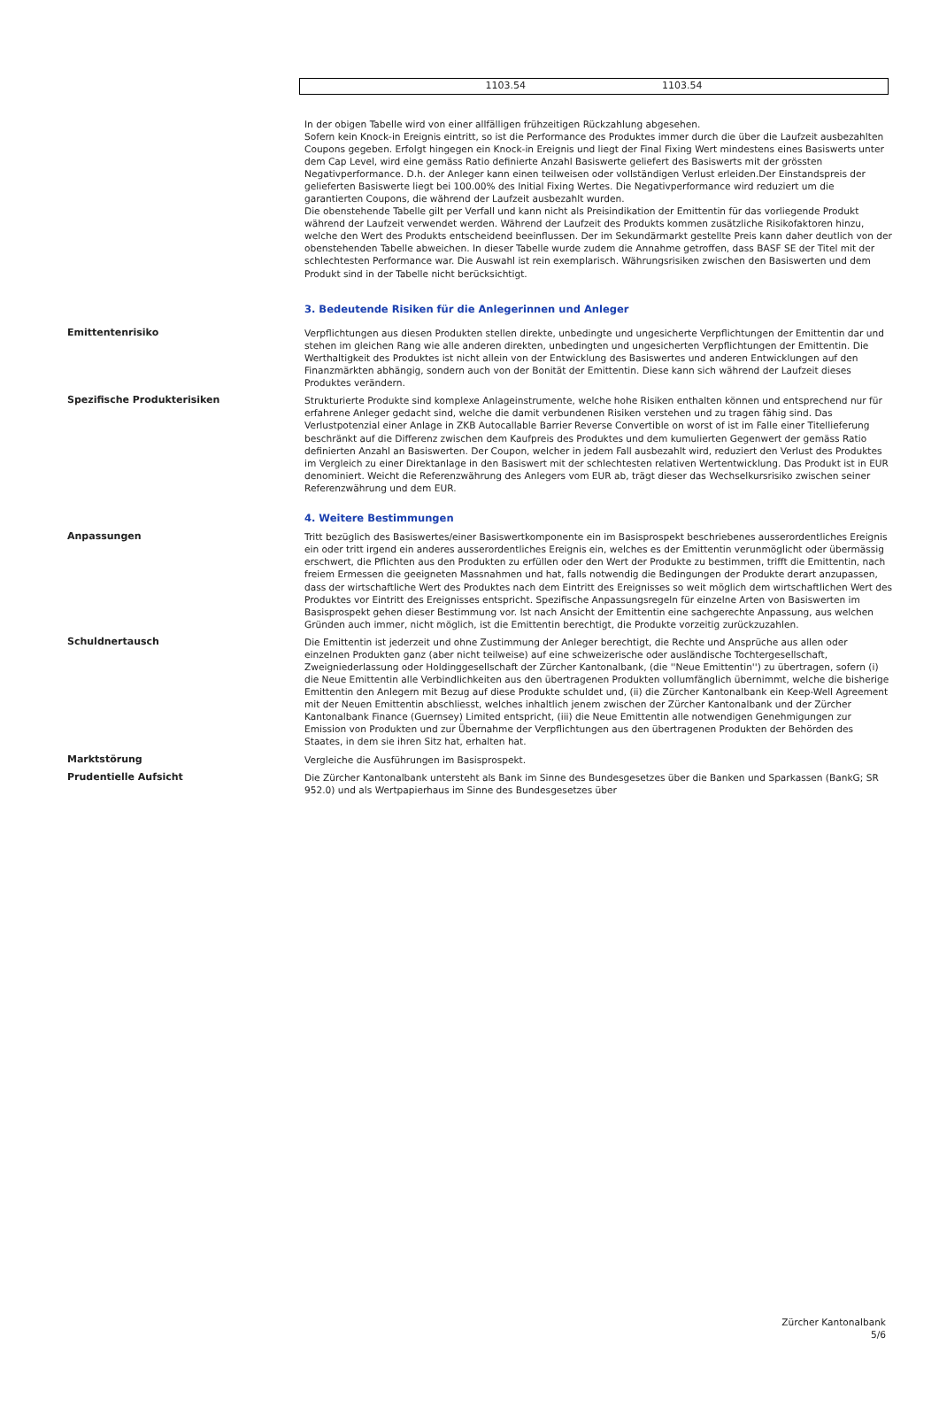| | 1103.54 | 1103.54 | |
In der obigen Tabelle wird von einer allfälligen frühzeitigen Rückzahlung abgesehen.
Sofern kein Knock-in Ereignis eintritt, so ist die Performance des Produktes immer durch die über die Laufzeit ausbezahlten Coupons gegeben. Erfolgt hingegen ein Knock-in Ereignis und liegt der Final Fixing Wert mindestens eines Basiswerts unter dem Cap Level, wird eine gemäss Ratio definierte Anzahl Basiswerte geliefert des Basiswerts mit der grössten Negativperformance. D.h. der Anleger kann einen teilweisen oder vollständigen Verlust erleiden.Der Einstandspreis der gelieferten Basiswerte liegt bei 100.00% des Initial Fixing Wertes. Die Negativperformance wird reduziert um die garantierten Coupons, die während der Laufzeit ausbezahlt wurden.
Die obenstehende Tabelle gilt per Verfall und kann nicht als Preisindikation der Emittentin für das vorliegende Produkt während der Laufzeit verwendet werden. Während der Laufzeit des Produkts kommen zusätzliche Risikofaktoren hinzu, welche den Wert des Produkts entscheidend beeinflussen. Der im Sekundärmarkt gestellte Preis kann daher deutlich von der obenstehenden Tabelle abweichen. In dieser Tabelle wurde zudem die Annahme getroffen, dass BASF SE der Titel mit der schlechtesten Performance war. Die Auswahl ist rein exemplarisch. Währungsrisiken zwischen den Basiswerten und dem Produkt sind in der Tabelle nicht berücksichtigt.
3. Bedeutende Risiken für die Anlegerinnen und Anleger
Emittentenrisiko Verpflichtungen aus diesen Produkten stellen direkte, unbedingte und ungesicherte Verpflichtungen der Emittentin dar und stehen im gleichen Rang wie alle anderen direkten, unbedingten und ungesicherten Verpflichtungen der Emittentin. Die Werthaltigkeit des Produktes ist nicht allein von der Entwicklung des Basiswertes und anderen Entwicklungen auf den Finanzmärkten abhängig, sondern auch von der Bonität der Emittentin. Diese kann sich während der Laufzeit dieses Produktes verändern.
Spezifische Produkterisiken Strukturierte Produkte sind komplexe Anlageinstrumente, welche hohe Risiken enthalten können und entsprechend nur für erfahrene Anleger gedacht sind, welche die damit verbundenen Risiken verstehen und zu tragen fähig sind. Das Verlustpotenzial einer Anlage in ZKB Autocallable Barrier Reverse Convertible on worst of ist im Falle einer Titellieferung beschränkt auf die Differenz zwischen dem Kaufpreis des Produktes und dem kumulierten Gegenwert der gemäss Ratio definierten Anzahl an Basiswerten. Der Coupon, welcher in jedem Fall ausbezahlt wird, reduziert den Verlust des Produktes im Vergleich zu einer Direktanlage in den Basiswert mit der schlechtesten relativen Wertentwicklung. Das Produkt ist in EUR denominiert. Weicht die Referenzwährung des Anlegers vom EUR ab, trägt dieser das Wechselkursrisiko zwischen seiner Referenzwährung und dem EUR.
4. Weitere Bestimmungen
Anpassungen Tritt bezüglich des Basiswertes/einer Basiswertkomponente ein im Basisprospekt beschriebenes ausserordentliches Ereignis ein oder tritt irgend ein anderes ausserordentliches Ereignis ein, welches es der Emittentin verunmöglicht oder übermässig erschwert, die Pflichten aus den Produkten zu erfüllen oder den Wert der Produkte zu bestimmen, trifft die Emittentin, nach freiem Ermessen die geeigneten Massnahmen und hat, falls notwendig die Bedingungen der Produkte derart anzupassen, dass der wirtschaftliche Wert des Produktes nach dem Eintritt des Ereignisses so weit möglich dem wirtschaftlichen Wert des Produktes vor Eintritt des Ereignisses entspricht. Spezifische Anpassungsregeln für einzelne Arten von Basiswerten im Basisprospekt gehen dieser Bestimmung vor. Ist nach Ansicht der Emittentin eine sachgerechte Anpassung, aus welchen Gründen auch immer, nicht möglich, ist die Emittentin berechtigt, die Produkte vorzeitig zurückzuzahlen.
Schuldnertausch Die Emittentin ist jederzeit und ohne Zustimmung der Anleger berechtigt, die Rechte und Ansprüche aus allen oder einzelnen Produkten ganz (aber nicht teilweise) auf eine schweizerische oder ausländische Tochtergesellschaft, Zweigniederlassung oder Holdinggesellschaft der Zürcher Kantonalbank, (die ''Neue Emittentin'') zu übertragen, sofern (i) die Neue Emittentin alle Verbindlichkeiten aus den übertragenen Produkten vollumfänglich übernimmt, welche die bisherige Emittentin den Anlegern mit Bezug auf diese Produkte schuldet und, (ii) die Zürcher Kantonalbank ein Keep-Well Agreement mit der Neuen Emittentin abschliesst, welches inhaltlich jenem zwischen der Zürcher Kantonalbank und der Zürcher Kantonalbank Finance (Guernsey) Limited entspricht, (iii) die Neue Emittentin alle notwendigen Genehmigungen zur Emission von Produkten und zur Übernahme der Verpflichtungen aus den übertragenen Produkten der Behörden des Staates, in dem sie ihren Sitz hat, erhalten hat.
Marktstörung Vergleiche die Ausführungen im Basisprospekt.
Prudentielle Aufsicht Die Zürcher Kantonalbank untersteht als Bank im Sinne des Bundesgesetzes über die Banken und Sparkassen (BankG; SR 952.0) und als Wertpapierhaus im Sinne des Bundesgesetzes über
Zürcher Kantonalbank
5/6